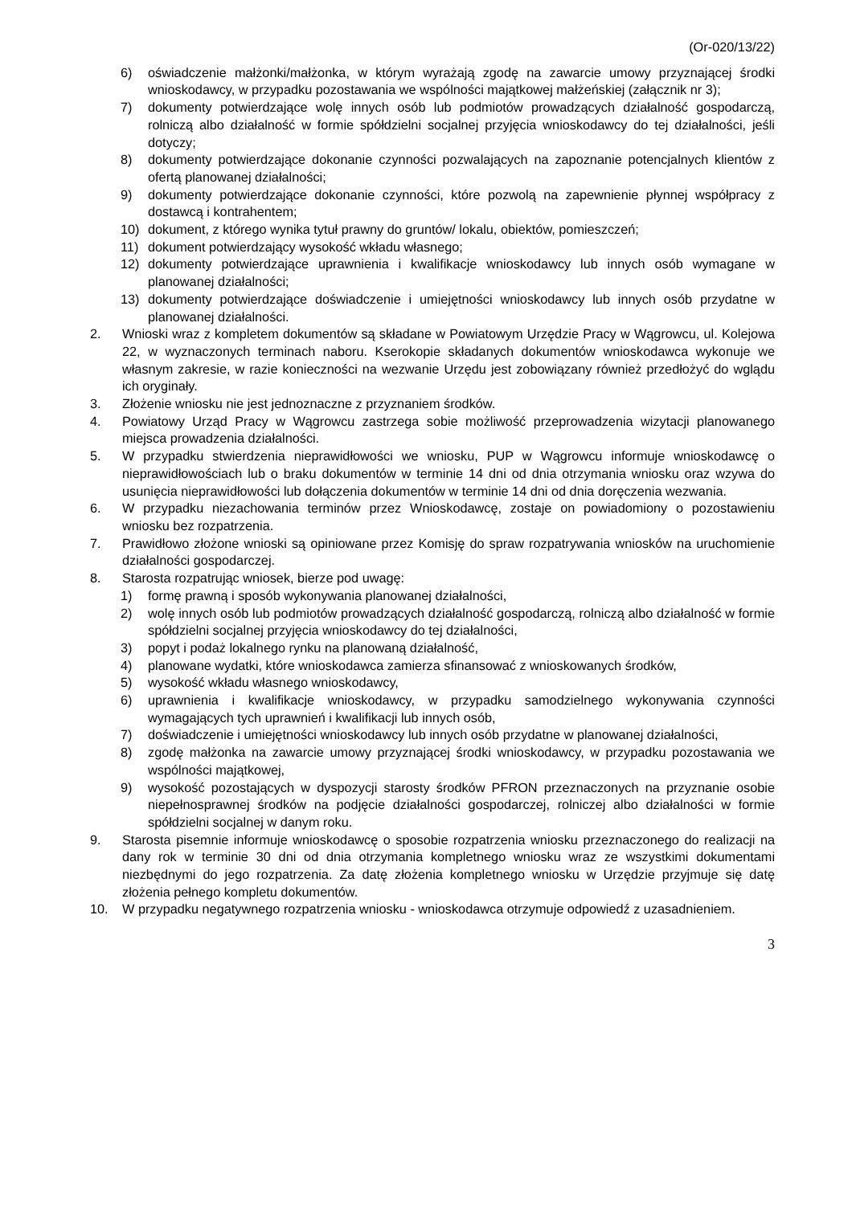(Or-020/13/22)
6) oświadczenie małżonki/małżonka, w którym wyrażają zgodę na zawarcie umowy przyznającej środki wnioskodawcy, w przypadku pozostawania we wspólności majątkowej małżeńskiej (załącznik nr 3);
7) dokumenty potwierdzające wolę innych osób lub podmiotów prowadzących działalność gospodarczą, rolniczą albo działalność w formie spółdzielni socjalnej przyjęcia wnioskodawcy do tej działalności, jeśli dotyczy;
8) dokumenty potwierdzające dokonanie czynności pozwalających na zapoznanie potencjalnych klientów z ofertą planowanej działalności;
9) dokumenty potwierdzające dokonanie czynności, które pozwolą na zapewnienie płynnej współpracy z dostawcą i kontrahentem;
10) dokument, z którego wynika tytuł prawny do gruntów/ lokalu, obiektów, pomieszczeń;
11) dokument potwierdzający wysokość wkładu własnego;
12) dokumenty potwierdzające uprawnienia i kwalifikacje wnioskodawcy lub innych osób wymagane w planowanej działalności;
13) dokumenty potwierdzające doświadczenie i umiejętności wnioskodawcy lub innych osób przydatne w planowanej działalności.
2. Wnioski wraz z kompletem dokumentów są składane w Powiatowym Urzędzie Pracy w Wągrowcu, ul. Kolejowa 22, w wyznaczonych terminach naboru. Kserokopie składanych dokumentów wnioskodawca wykonuje we własnym zakresie, w razie konieczności na wezwanie Urzędu jest zobowiązany również przedłożyć do wglądu ich oryginały.
3. Złożenie wniosku nie jest jednoznaczne z przyznaniem środków.
4. Powiatowy Urząd Pracy w Wągrowcu zastrzega sobie możliwość przeprowadzenia wizytacji planowanego miejsca prowadzenia działalności.
5. W przypadku stwierdzenia nieprawidłowości we wniosku, PUP w Wągrowcu informuje wnioskodawcę o nieprawidłowościach lub o braku dokumentów w terminie 14 dni od dnia otrzymania wniosku oraz wzywa do usunięcia nieprawidłowości lub dołączenia dokumentów w terminie 14 dni od dnia doręczenia wezwania.
6. W przypadku niezachowania terminów przez Wnioskodawcę, zostaje on powiadomiony o pozostawieniu wniosku bez rozpatrzenia.
7. Prawidłowo złożone wnioski są opiniowane przez Komisję do spraw rozpatrywania wniosków na uruchomienie działalności gospodarczej.
8. Starosta rozpatrując wniosek, bierze pod uwagę:
1) formę prawną i sposób wykonywania planowanej działalności,
2) wolę innych osób lub podmiotów prowadzących działalność gospodarczą, rolniczą albo działalność w formie spółdzielni socjalnej przyjęcia wnioskodawcy do tej działalności,
3) popyt i podaż lokalnego rynku na planowaną działalność,
4) planowane wydatki, które wnioskodawca zamierza sfinansować z wnioskowanych środków,
5) wysokość wkładu własnego wnioskodawcy,
6) uprawnienia i kwalifikacje wnioskodawcy, w przypadku samodzielnego wykonywania czynności wymagających tych uprawnień i kwalifikacji lub innych osób,
7) doświadczenie i umiejętności wnioskodawcy lub innych osób przydatne w planowanej działalności,
8) zgodę małżonka na zawarcie umowy przyznającej środki wnioskodawcy, w przypadku pozostawania we wspólności majątkowej,
9) wysokość pozostających w dyspozycji starosty środków PFRON przeznaczonych na przyznanie osobie niepełnosprawnej środków na podjęcie działalności gospodarczej, rolniczej albo działalności w formie spółdzielni socjalnej w danym roku.
9. Starosta pisemnie informuje wnioskodawcę o sposobie rozpatrzenia wniosku przeznaczonego do realizacji na dany rok w terminie 30 dni od dnia otrzymania kompletnego wniosku wraz ze wszystkimi dokumentami niezbędnymi do jego rozpatrzenia. Za datę złożenia kompletnego wniosku w Urzędzie przyjmuje się datę złożenia pełnego kompletu dokumentów.
10. W przypadku negatywnego rozpatrzenia wniosku - wnioskodawca otrzymuje odpowiedź z uzasadnieniem.
3